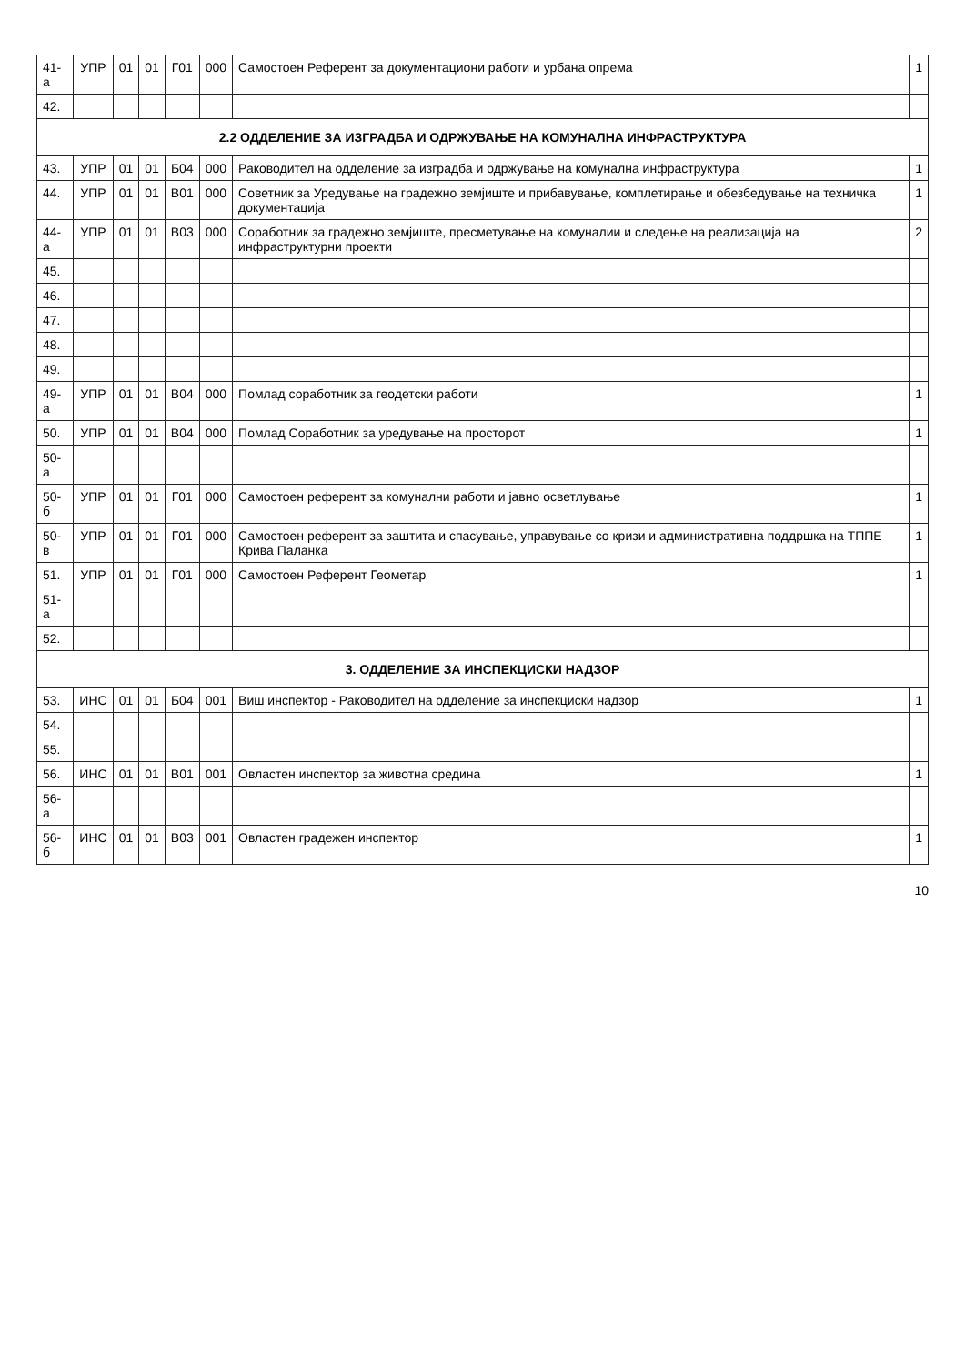| 41-а | УПР | 01 | 01 | Г01 | 000 | Самостоен Референт за документациони работи и урбана опрема | 1 |
| 42. | | | | | | | |
| 2.2 ОДДЕЛЕНИЕ ЗА ИЗГРАДБА И ОДРЖУВАЊЕ НА КОМУНАЛНА ИНФРАСТРУКТУРА | | | | | | | |
| 43. | УПР | 01 | 01 | Б04 | 000 | Раководител на одделение за изградба и одржување на комунална инфраструктура | 1 |
| 44. | УПР | 01 | 01 | В01 | 000 | Советник за Уредување на градежно земјиште и прибавување, комплетирање и обезбедување на техничка документација | 1 |
| 44-а | УПР | 01 | 01 | В03 | 000 | Соработник за градежно земјиште, пресметување на комуналии и следење на реализација на инфраструктурни проекти | 2 |
| 45. | | | | | | | |
| 46. | | | | | | | |
| 47. | | | | | | | |
| 48. | | | | | | | |
| 49. | | | | | | | |
| 49-а | УПР | 01 | 01 | В04 | 000 | Помлад соработник за геодетски работи | 1 |
| 50. | УПР | 01 | 01 | В04 | 000 | Помлад Соработник за уредување на просторот | 1 |
| 50-а | | | | | | | |
| 50-б | УПР | 01 | 01 | Г01 | 000 | Самостоен референт за комунални работи и јавно осветлување | 1 |
| 50-в | УПР | 01 | 01 | Г01 | 000 | Самостоен референт за заштита и спасување, управување со кризи и административна поддршка на ТППЕ Крива Паланка | 1 |
| 51. | УПР | 01 | 01 | Г01 | 000 | Самостоен Референт Геометар | 1 |
| 51-а | | | | | | | |
| 52. | | | | | | | |
| 3. ОДДЕЛЕНИЕ ЗА ИНСПЕКЦИСКИ НАДЗОР | | | | | | | |
| 53. | ИНС | 01 | 01 | Б04 | 001 | Виш инспектор - Раководител на одделение за инспекциски надзор | 1 |
| 54. | | | | | | | |
| 55. | | | | | | | |
| 56. | ИНС | 01 | 01 | В01 | 001 | Овластен инспектор за животна средина | 1 |
| 56-а | | | | | | | |
| 56-б | ИНС | 01 | 01 | В03 | 001 | Овластен градежен инспектор | 1 |
10